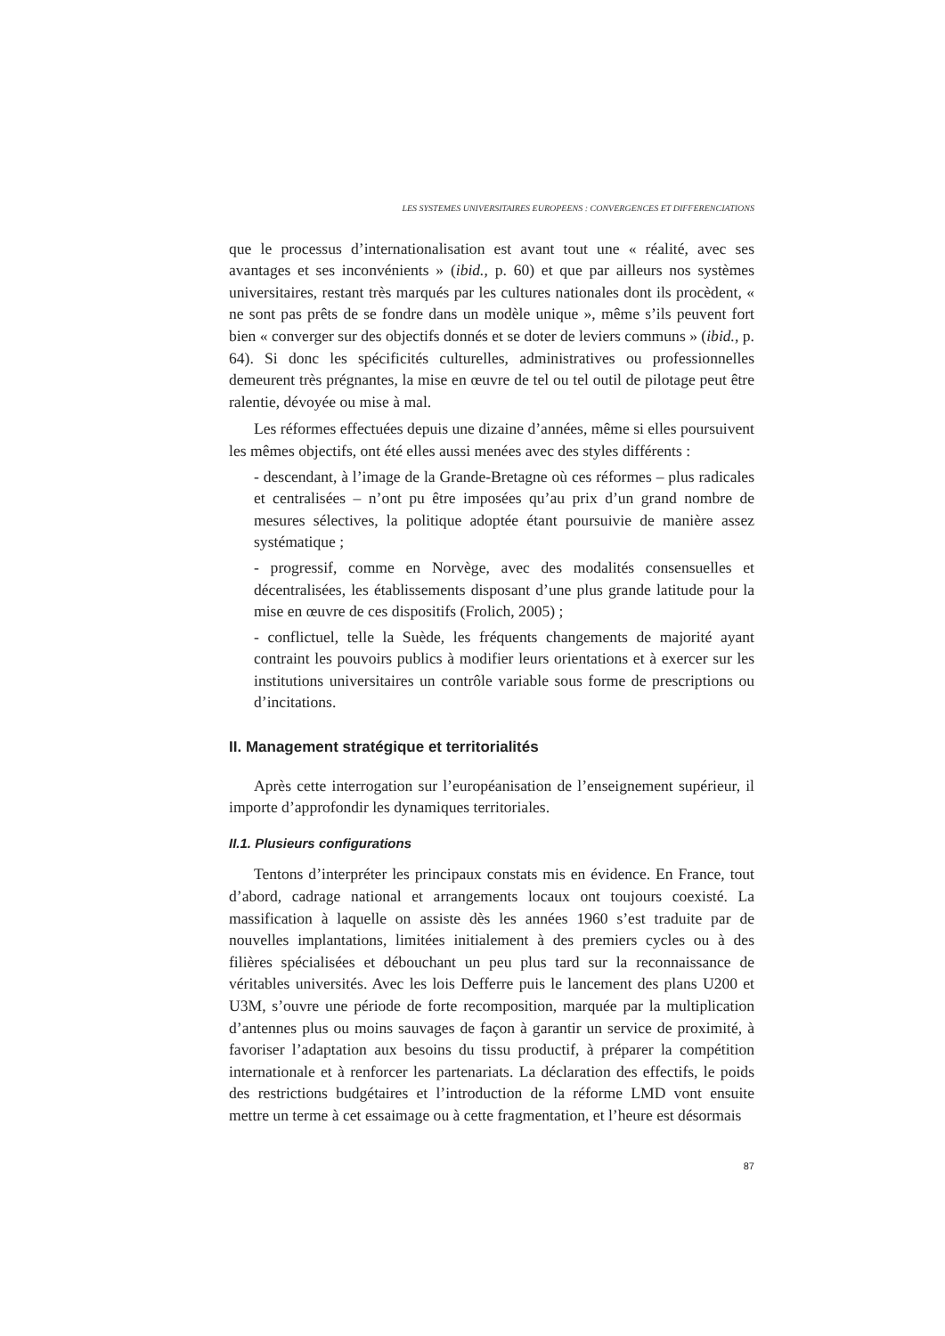LES SYSTEMES UNIVERSITAIRES EUROPEENS : CONVERGENCES ET DIFFERENCIATIONS
que le processus d’internationalisation est avant tout une « réalité, avec ses avantages et ses inconvénients » (ibid., p. 60) et que par ailleurs nos systèmes universitaires, restant très marqués par les cultures nationales dont ils procèdent, « ne sont pas prêts de se fondre dans un modèle unique », même s’ils peuvent fort bien « converger sur des objectifs donnés et se doter de leviers communs » (ibid., p. 64). Si donc les spécificités culturelles, administratives ou professionnelles demeurent très prégnantes, la mise en œuvre de tel ou tel outil de pilotage peut être ralentie, dévoyée ou mise à mal.
Les réformes effectuées depuis une dizaine d’années, même si elles poursuivent les mêmes objectifs, ont été elles aussi menées avec des styles différents :
- descendant, à l’image de la Grande-Bretagne où ces réformes – plus radicales et centralisées – n’ont pu être imposées qu’au prix d’un grand nombre de mesures sélectives, la politique adoptée étant poursuivie de manière assez systématique ;
- progressif, comme en Norvège, avec des modalités consensuelles et décentralisées, les établissements disposant d’une plus grande latitude pour la mise en œuvre de ces dispositifs (Frolich, 2005) ;
- conflictuel, telle la Suède, les fréquents changements de majorité ayant contraint les pouvoirs publics à modifier leurs orientations et à exercer sur les institutions universitaires un contrôle variable sous forme de prescriptions ou d’incitations.
II. Management stratégique et territorialités
Après cette interrogation sur l’européanisation de l’enseignement supérieur, il importe d’approfondir les dynamiques territoriales.
II.1. Plusieurs configurations
Tentons d’interpréter les principaux constats mis en évidence. En France, tout d’abord, cadrage national et arrangements locaux ont toujours coexisté. La massification à laquelle on assiste dès les années 1960 s’est traduite par de nouvelles implantations, limitées initialement à des premiers cycles ou à des filières spécialisées et débouchant un peu plus tard sur la reconnaissance de véritables universités. Avec les lois Defferre puis le lancement des plans U200 et U3M, s’ouvre une période de forte recomposition, marquée par la multiplication d’antennes plus ou moins sauvages de façon à garantir un service de proximité, à favoriser l’adaptation aux besoins du tissu productif, à préparer la compétition internationale et à renforcer les partenariats. La déclaration des effectifs, le poids des restrictions budgétaires et l’introduction de la réforme LMD vont ensuite mettre un terme à cet essaimage ou à cette fragmentation, et l’heure est désormais
87